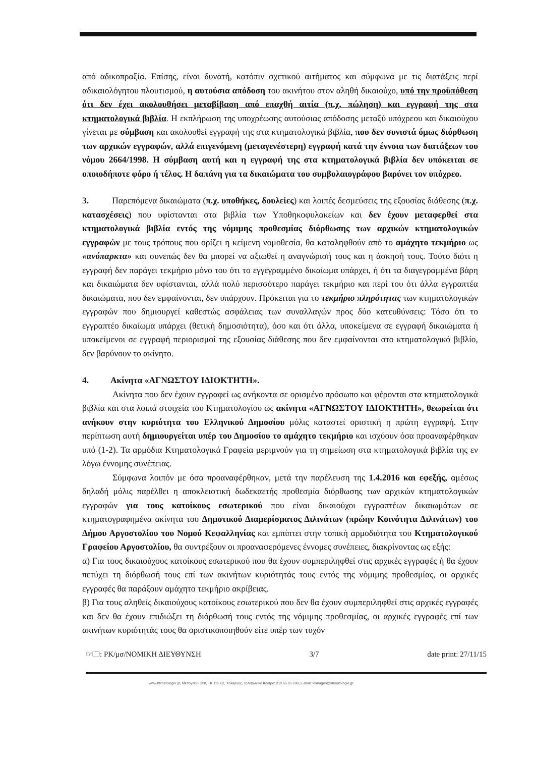από αδικοπραξία. Επίσης, είναι δυνατή, κατόπιν σχετικού αιτήματος και σύμφωνα με τις διατάξεις περί αδικαιολόγητου πλουτισμού, η αυτούσια απόδοση του ακινήτου στον αληθή δικαιούχο, υπό την προϋπόθεση ότι δεν έχει ακολουθήσει μεταβίβαση από επαχθή αιτία (π.χ. πώληση) και εγγραφή της στα κτηματολογικά βιβλία. Η εκπλήρωση της υποχρέωσης αυτούσιας απόδοσης μεταξύ υπόχρεου και δικαιούχου γίνεται με σύμβαση και ακολουθεί εγγραφή της στα κτηματολογικά βιβλία, που δεν συνιστά όμως διόρθωση των αρχικών εγγραφών, αλλά επιγενόμενη (μεταγενέστερη) εγγραφή κατά την έννοια των διατάξεων του νόμου 2664/1998. Η σύμβαση αυτή και η εγγραφή της στα κτηματολογικά βιβλία δεν υπόκειται σε οποιοδήποτε φόρο ή τέλος. Η δαπάνη για τα δικαιώματα του συμβολαιογράφου βαρύνει τον υπόχρεο.
3. Παρεπόμενα δικαιώματα (π.χ. υποθήκες, δουλείες) και λοιπές δεσμεύσεις της εξουσίας διάθεσης (π.χ. κατασχέσεις) που υφίστανται στα βιβλία των Υποθηκοφυλακείων και δεν έχουν μεταφερθεί στα κτηματολογικά βιβλία εντός της νόμιμης προθεσμίας διόρθωσης των αρχικών κτηματολογικών εγγραφών με τους τρόπους που ορίζει η κείμενη νομοθεσία, θα καταληφθούν από το αμάχητο τεκμήριο ως «ανύπαρκτα» και συνεπώς δεν θα μπορεί να αξιωθεί η αναγνώρισή τους και η άσκησή τους. Τούτο διότι η εγγραφή δεν παράγει τεκμήριο μόνο του ότι το εγγεγραμμένο δικαίωμα υπάρχει, ή ότι τα διαγεγραμμένα βάρη και δικαιώματα δεν υφίστανται, αλλά πολύ περισσότερο παράγει τεκμήριο και περί του ότι άλλα εγγραπτέα δικαιώματα, που δεν εμφαίνονται, δεν υπάρχουν. Πρόκειται για το τεκμήριο πληρότητας των κτηματολογικών εγγραφών που δημιουργεί καθεστώς ασφάλειας των συναλλαγών προς δύο κατευθύνσεις: Τόσο ότι το εγγραπτέο δικαίωμα υπάρχει (θετική δημοσιότητα), όσο και ότι άλλα, υποκείμενα σε εγγραφή δικαιώματα ή υποκείμενοι σε εγγραφή περιορισμοί της εξουσίας διάθεσης που δεν εμφαίνονται στο κτηματολογικό βιβλίο, δεν βαρύνουν το ακίνητο.
4. Ακίνητα «ΑΓΝΩΣΤΟΥ ΙΔΙΟΚΤΗΤΗ».
Ακίνητα που δεν έχουν εγγραφεί ως ανήκοντα σε ορισμένο πρόσωπο και φέρονται στα κτηματολογικά βιβλία και στα λοιπά στοιχεία του Κτηματολογίου ως ακίνητα «ΑΓΝΩΣΤΟΥ ΙΔΙΟΚΤΗΤΗ», θεωρείται ότι ανήκουν στην κυριότητα του Ελληνικού Δημοσίου μόλις καταστεί οριστική η πρώτη εγγραφή. Στην περίπτωση αυτή δημιουργείται υπέρ του Δημοσίου το αμάχητο τεκμήριο και ισχύουν όσα προαναφέρθηκαν υπό (1-2). Τα αρμόδια Κτηματολογικά Γραφεία μεριμνούν για τη σημείωση στα κτηματολογικά βιβλία της εν λόγω έννομης συνέπειας.
Σύμφωνα λοιπόν με όσα προαναφέρθηκαν, μετά την παρέλευση της 1.4.2016 και εφεξής, αμέσως δηλαδή μόλις παρέλθει η αποκλειστική δωδεκαετής προθεσμία διόρθωσης των αρχικών κτηματολογικών εγγραφών για τους κατοίκους εσωτερικού που είναι δικαιούχοι εγγραπτέων δικαιωμάτων σε κτηματογραφημένα ακίνητα του Δημοτικού Διαμερίσματος Διλινάτων (πρώην Κοινότητα Διλινάτων) του Δήμου Αργοστολίου του Νομού Κεφαλληνίας και εμπίπτει στην τοπική αρμοδιότητα του Κτηματολογικού Γραφείου Αργοστολίου, θα συντρέξουν οι προαναφερόμενες έννομες συνέπειες, διακρίνοντας ως εξής:
α) Για τους δικαιούχους κατοίκους εσωτερικού που θα έχουν συμπεριληφθεί στις αρχικές εγγραφές ή θα έχουν πετύχει τη διόρθωσή τους επί των ακινήτων κυριότητάς τους εντός της νόμιμης προθεσμίας, οι αρχικές εγγραφές θα παράξουν αμάχητο τεκμήριο ακρίβειας.
β) Για τους αληθείς δικαιούχους κατοίκους εσωτερικού που δεν θα έχουν συμπεριληφθεί στις αρχικές εγγραφές και δεν θα έχουν επιδιώξει τη διόρθωσή τους εντός της νόμιμης προθεσμίας, οι αρχικές εγγραφές επί των ακινήτων κυριότητάς τους θα οριστικοποιηθούν είτε υπέρ των τυχόν
☞🗀: ΡΚ/μσ/ΝΟΜΙΚΗ ΔΙΕΥΘΥΝΣΗ 3/7 date print: 27/11/15
www.ktimatologio.gr, Μεσογείων 288, ΤΚ 155 62, Χολαργός, Τηλεφωνικό Κέντρο: 210 65 05 600, E-mail: ktimagen@ktimatologio.gr